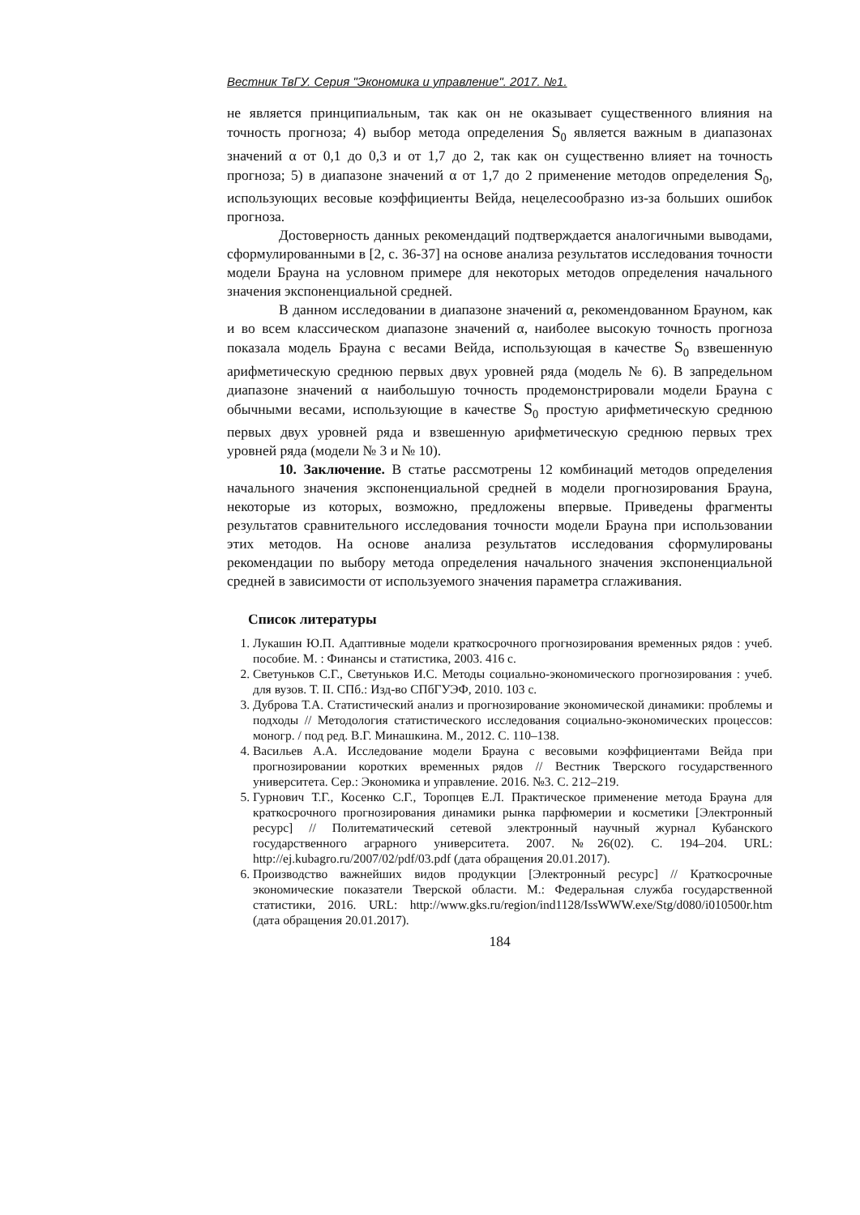Вестник ТвГУ. Серия "Экономика и управление". 2017. №1.
не является принципиальным, так как он не оказывает существенного влияния на точность прогноза; 4) выбор метода определения S<sub>0</sub> является важным в диапазонах значений α от 0,1 до 0,3 и от 1,7 до 2, так как он существенно влияет на точность прогноза; 5) в диапазоне значений α от 1,7 до 2 применение методов определения S<sub>0</sub>, использующих весовые коэффициенты Вейда, нецелесообразно из-за больших ошибок прогноза.
Достоверность данных рекомендаций подтверждается аналогичными выводами, сформулированными в [2, с. 36-37] на основе анализа результатов исследования точности модели Брауна на условном примере для некоторых методов определения начального значения экспоненциальной средней.
В данном исследовании в диапазоне значений α, рекомендованном Брауном, как и во всем классическом диапазоне значений α, наиболее высокую точность прогноза показала модель Брауна с весами Вейда, использующая в качестве S<sub>0</sub> взвешенную арифметическую среднюю первых двух уровней ряда (модель № 6). В запредельном диапазоне значений α наибольшую точность продемонстрировали модели Брауна с обычными весами, использующие в качестве S<sub>0</sub> простую арифметическую среднюю первых двух уровней ряда и взвешенную арифметическую среднюю первых трех уровней ряда (модели № 3 и № 10).
10. Заключение. В статье рассмотрены 12 комбинаций методов определения начального значения экспоненциальной средней в модели прогнозирования Брауна, некоторые из которых, возможно, предложены впервые. Приведены фрагменты результатов сравнительного исследования точности модели Брауна при использовании этих методов. На основе анализа результатов исследования сформулированы рекомендации по выбору метода определения начального значения экспоненциальной средней в зависимости от используемого значения параметра сглаживания.
Список литературы
1. Лукашин Ю.П. Адаптивные модели краткосрочного прогнозирования временных рядов : учеб. пособие. М. : Финансы и статистика, 2003. 416 с.
2. Светуньков С.Г., Светуньков И.С. Методы социально-экономического прогнозирования : учеб. для вузов. Т. II. СПб.: Изд-во СПбГУЭФ, 2010. 103 с.
3. Дуброва Т.А. Статистический анализ и прогнозирование экономической динамики: проблемы и подходы // Методология статистического исследования социально-экономических процессов: моногр. / под ред. В.Г. Минашкина. М., 2012. С. 110–138.
4. Васильев А.А. Исследование модели Брауна с весовыми коэффициентами Вейда при прогнозировании коротких временных рядов // Вестник Тверского государственного университета. Сер.: Экономика и управление. 2016. №3. С. 212–219.
5. Гурнович Т.Г., Косенко С.Г., Торопцев Е.Л. Практическое применение метода Брауна для краткосрочного прогнозирования динамики рынка парфюмерии и косметики [Электронный ресурс] // Политематический сетевой электронный научный журнал Кубанского государственного аграрного университета. 2007. №26(02). С. 194–204. URL: http://ej.kubagro.ru/2007/02/pdf/03.pdf (дата обращения 20.01.2017).
6. Производство важнейших видов продукции [Электронный ресурс] // Краткосрочные экономические показатели Тверской области. М.: Федеральная служба государственной статистики, 2016. URL: http://www.gks.ru/region/ind1128/IssWWW.exe/Stg/d080/i010500r.htm (дата обращения 20.01.2017).
184